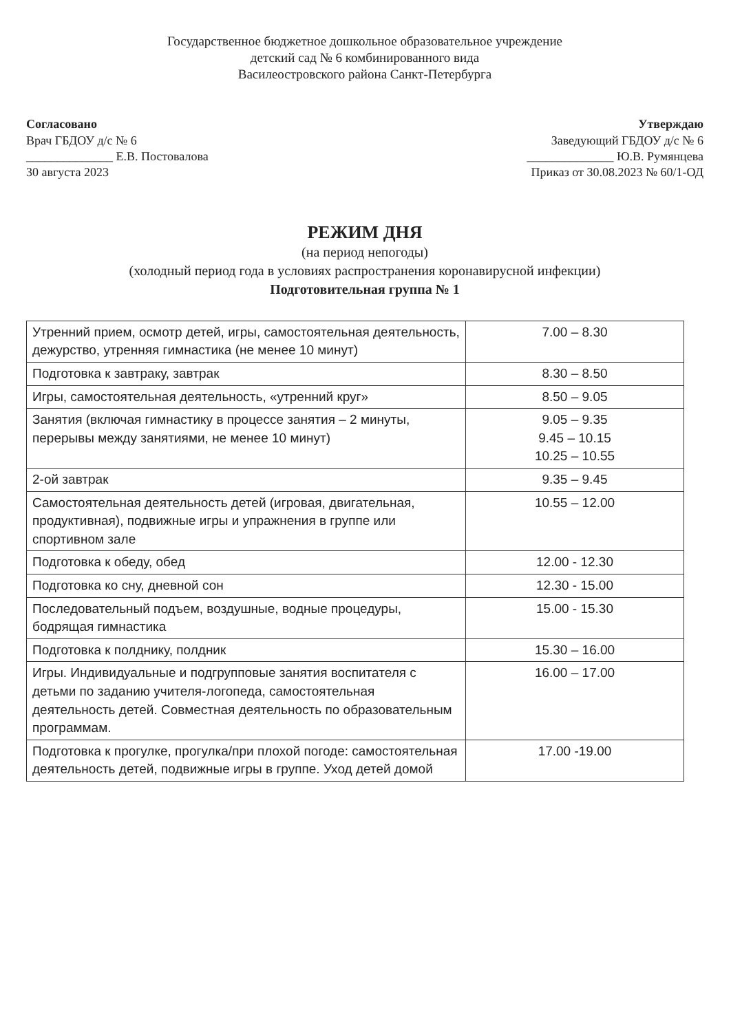Государственное бюджетное дошкольное образовательное учреждение
детский сад № 6 комбинированного вида
Василеостровского района Санкт-Петербурга
Согласовано
Врач ГБДОУ д/с № 6
______________ Е.В. Постовалова
30 августа 2023
Утверждаю
Заведующий ГБДОУ д/с № 6
______________ Ю.В. Румянцева
Приказ от 30.08.2023 № 60/1-ОД
РЕЖИМ ДНЯ
(на период непогоды)
(холодный период года в условиях распространения коронавирусной инфекции)
Подготовительная группа № 1
| Утренний прием, осмотр детей, игры, самостоятельная деятельность, дежурство, утренняя гимнастика (не менее 10 минут) | 7.00 – 8.30 |
| Подготовка к завтраку, завтрак | 8.30 – 8.50 |
| Игры, самостоятельная деятельность, «утренний круг» | 8.50 – 9.05 |
| Занятия (включая гимнастику в процессе занятия – 2 минуты, перерывы между занятиями, не менее 10 минут) | 9.05 – 9.35 9.45 – 10.15 10.25 – 10.55 |
| 2-ой завтрак | 9.35 – 9.45 |
| Самостоятельная деятельность детей (игровая, двигательная, продуктивная), подвижные игры и упражнения в группе или спортивном зале | 10.55 – 12.00 |
| Подготовка к обеду, обед | 12.00 - 12.30 |
| Подготовка ко сну, дневной сон | 12.30 - 15.00 |
| Последовательный подъем, воздушные, водные процедуры, бодрящая гимнастика | 15.00 - 15.30 |
| Подготовка к полднику, полдник | 15.30 – 16.00 |
| Игры. Индивидуальные и подгрупповые занятия воспитателя с детьми по заданию учителя-логопеда, самостоятельная деятельность детей. Совместная деятельность по образовательным программам. | 16.00 – 17.00 |
| Подготовка к прогулке, прогулка/при плохой погоде: самостоятельная деятельность детей, подвижные игры в группе. Уход детей домой | 17.00 -19.00 |